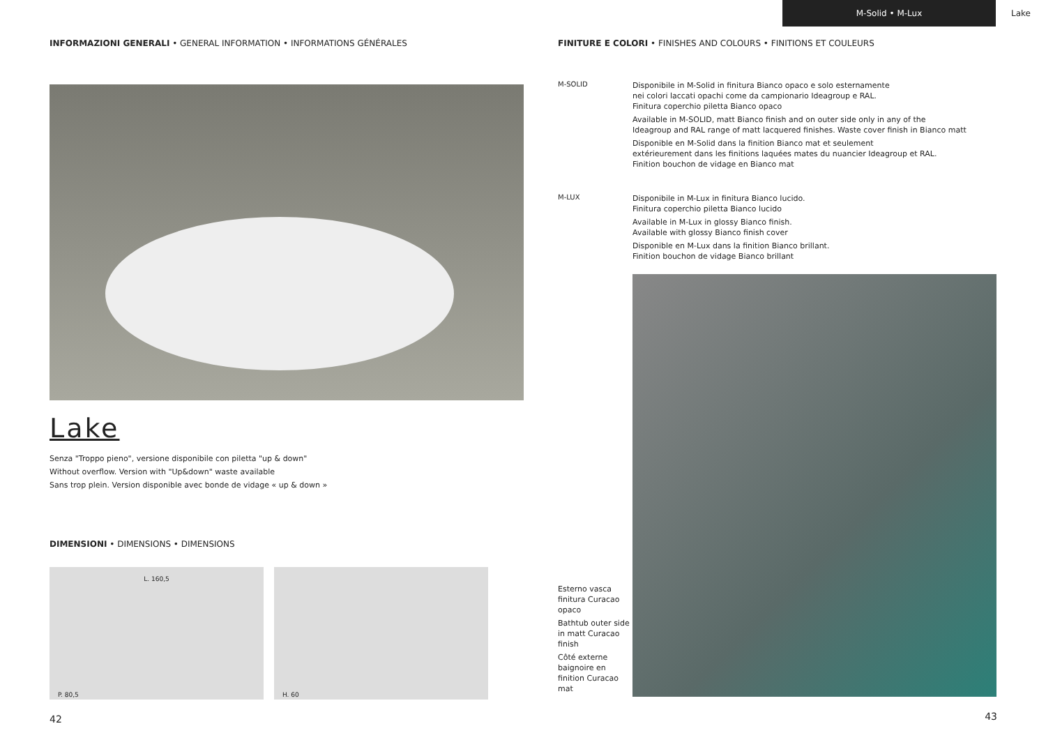M-Solid • M-Lux Lake
INFORMAZIONI GENERALI • GENERAL INFORMATION • INFORMATIONS GÉNÉRALES
Lake
Senza "Troppo pieno", versione disponibile con piletta "up & down"
Without overflow. Version with "Up&down" waste available
Sans trop plein. Version disponible avec bonde de vidage « up & down »
DIMENSIONI • DIMENSIONS • DIMENSIONS
L. 160,5
P. 80,5
H. 60
42
FINITURE E COLORI • FINISHES AND COLOURS • FINITIONS ET COULEURS
M-SOLID
Disponibile in M-Solid in finitura Bianco opaco e solo esternamente
nei colori laccati opachi come da campionario Ideagroup e RAL.
Finitura coperchio piletta Bianco opaco
Available in M-SOLID, matt Bianco finish and on outer side only in any of the
Ideagroup and RAL range of matt lacquered finishes. Waste cover finish in Bianco matt
Disponible en M-Solid dans la finition Bianco mat et seulement
extérieurement dans les finitions laquées mates du nuancier Ideagroup et RAL.
Finition bouchon de vidage en Bianco mat
M-LUX
Disponibile in M-Lux in finitura Bianco lucido.
Finitura coperchio piletta Bianco lucido
Available in M-Lux in glossy Bianco finish.
Available with glossy Bianco finish cover
Disponible en M-Lux dans la finition Bianco brillant.
Finition bouchon de vidage Bianco brillant
Esterno vasca finitura Curacao opaco
Bathtub outer side in matt Curacao finish
Côté externe baignoire en finition Curacao mat
43